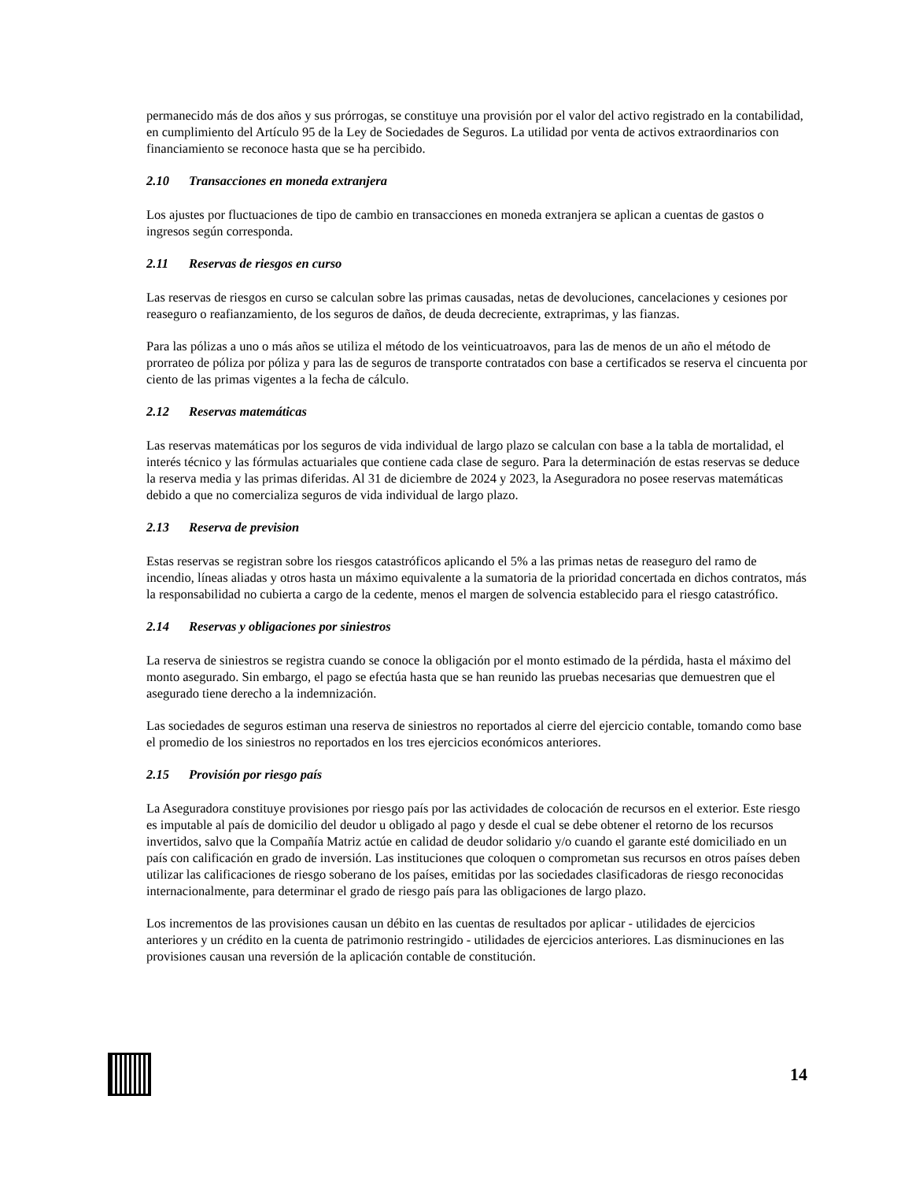permanecido más de dos años y sus prórrogas, se constituye una provisión por el valor del activo registrado en la contabilidad, en cumplimiento del Artículo 95 de la Ley de Sociedades de Seguros. La utilidad por venta de activos extraordinarios con financiamiento se reconoce hasta que se ha percibido.
2.10 Transacciones en moneda extranjera
Los ajustes por fluctuaciones de tipo de cambio en transacciones en moneda extranjera se aplican a cuentas de gastos o ingresos según corresponda.
2.11 Reservas de riesgos en curso
Las reservas de riesgos en curso se calculan sobre las primas causadas, netas de devoluciones, cancelaciones y cesiones por reaseguro o reafianzamiento, de los seguros de daños, de deuda decreciente, extraprimas, y las fianzas.
Para las pólizas a uno o más años se utiliza el método de los veinticuatroavos, para las de menos de un año el método de prorrateo de póliza por póliza y para las de seguros de transporte contratados con base a certificados se reserva el cincuenta por ciento de las primas vigentes a la fecha de cálculo.
2.12 Reservas matemáticas
Las reservas matemáticas por los seguros de vida individual de largo plazo se calculan con base a la tabla de mortalidad, el interés técnico y las fórmulas actuariales que contiene cada clase de seguro. Para la determinación de estas reservas se deduce la reserva media y las primas diferidas. Al 31 de diciembre de 2024 y 2023, la Aseguradora no posee reservas matemáticas debido a que no comercializa seguros de vida individual de largo plazo.
2.13 Reserva de prevision
Estas reservas se registran sobre los riesgos catastróficos aplicando el 5% a las primas netas de reaseguro del ramo de incendio, líneas aliadas y otros hasta un máximo equivalente a la sumatoria de la prioridad concertada en dichos contratos, más la responsabilidad no cubierta a cargo de la cedente, menos el margen de solvencia establecido para el riesgo catastrófico.
2.14 Reservas y obligaciones por siniestros
La reserva de siniestros se registra cuando se conoce la obligación por el monto estimado de la pérdida, hasta el máximo del monto asegurado. Sin embargo, el pago se efectúa hasta que se han reunido las pruebas necesarias que demuestren que el asegurado tiene derecho a la indemnización.
Las sociedades de seguros estiman una reserva de siniestros no reportados al cierre del ejercicio contable, tomando como base el promedio de los siniestros no reportados en los tres ejercicios económicos anteriores.
2.15 Provisión por riesgo país
La Aseguradora constituye provisiones por riesgo país por las actividades de colocación de recursos en el exterior. Este riesgo es imputable al país de domicilio del deudor u obligado al pago y desde el cual se debe obtener el retorno de los recursos invertidos, salvo que la Compañía Matriz actúe en calidad de deudor solidario y/o cuando el garante esté domiciliado en un país con calificación en grado de inversión. Las instituciones que coloquen o comprometan sus recursos en otros países deben utilizar las calificaciones de riesgo soberano de los países, emitidas por las sociedades clasificadoras de riesgo reconocidas internacionalmente, para determinar el grado de riesgo país para las obligaciones de largo plazo.
Los incrementos de las provisiones causan un débito en las cuentas de resultados por aplicar - utilidades de ejercicios anteriores y un crédito en la cuenta de patrimonio restringido - utilidades de ejercicios anteriores. Las disminuciones en las provisiones causan una reversión de la aplicación contable de constitución.
14